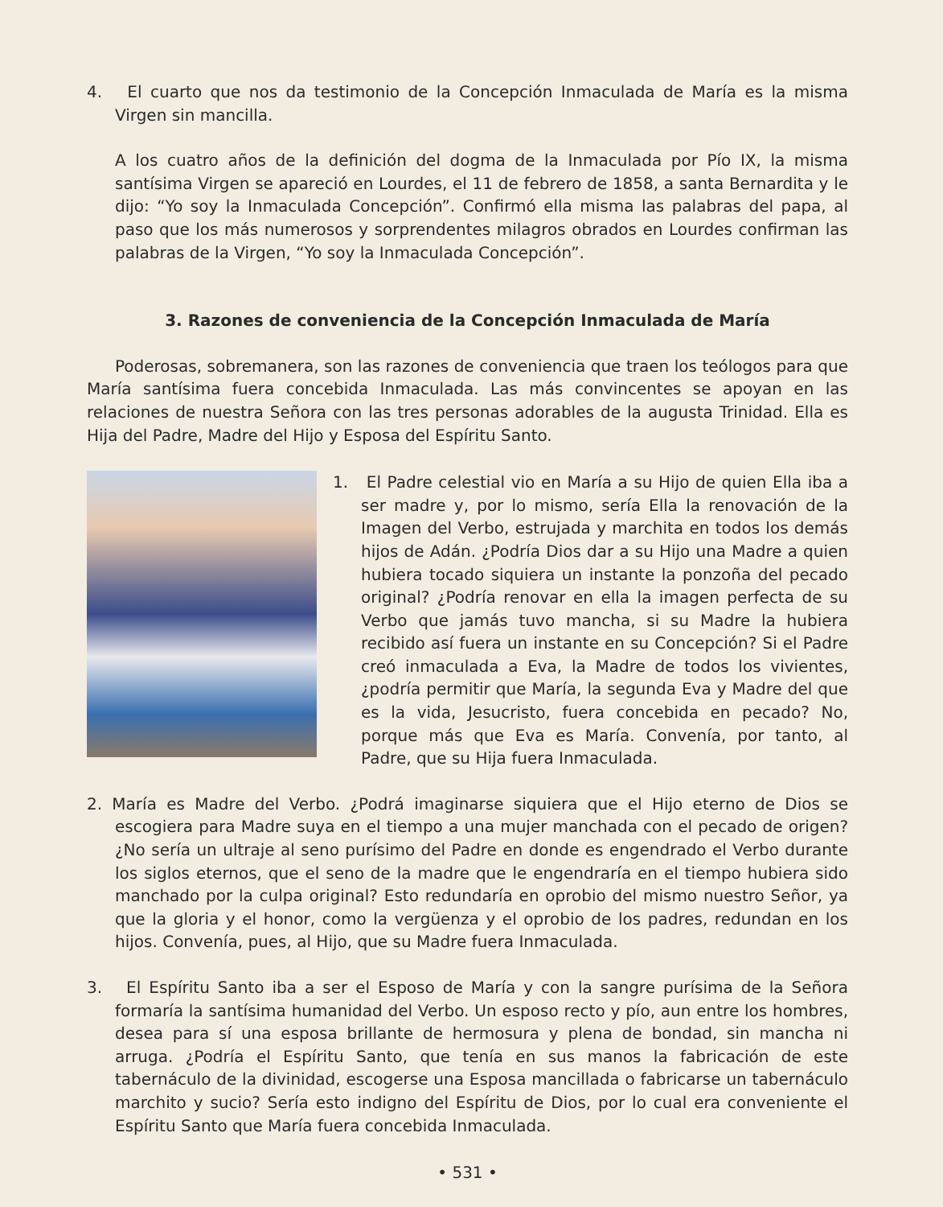4. El cuarto que nos da testimonio de la Concepción Inmaculada de María es la misma Virgen sin mancilla.
A los cuatro años de la definición del dogma de la Inmaculada por Pío IX, la misma santísima Virgen se apareció en Lourdes, el 11 de febrero de 1858, a santa Bernardita y le dijo: “Yo soy la Inmaculada Concepción”. Confirmó ella misma las palabras del papa, al paso que los más numerosos y sorprendentes milagros obrados en Lourdes confirman las palabras de la Virgen, “Yo soy la Inmaculada Concepción”.
3. Razones de conveniencia de la Concepción Inmaculada de María
Poderosas, sobremanera, son las razones de conveniencia que traen los teólogos para que María santísima fuera concebida Inmaculada. Las más convincentes se apoyan en las relaciones de nuestra Señora con las tres personas adorables de la augusta Trinidad. Ella es Hija del Padre, Madre del Hijo y Esposa del Espíritu Santo.
1. El Padre celestial vio en María a su Hijo de quien Ella iba a ser madre y, por lo mismo, sería Ella la renovación de la Imagen del Verbo, estrujada y marchita en todos los demás hijos de Adán. ¿Podría Dios dar a su Hijo una Madre a quien hubiera tocado siquiera un instante la ponzoña del pecado original? ¿Podría renovar en ella la imagen perfecta de su Verbo que jamás tuvo mancha, si su Madre la hubiera recibido así fuera un instante en su Concepción? Si el Padre creó inmaculada a Eva, la Madre de todos los vivientes, ¿podría permitir que María, la segunda Eva y Madre del que es la vida, Jesucristo, fuera concebida en pecado? No, porque más que Eva es María. Convenía, por tanto, al Padre, que su Hija fuera Inmaculada.
2. María es Madre del Verbo. ¿Podrá imaginarse siquiera que el Hijo eterno de Dios se escogiera para Madre suya en el tiempo a una mujer manchada con el pecado de origen? ¿No sería un ultraje al seno purísimo del Padre en donde es engendrado el Verbo durante los siglos eternos, que el seno de la madre que le engendraría en el tiempo hubiera sido manchado por la culpa original? Esto redundaría en oprobio del mismo nuestro Señor, ya que la gloria y el honor, como la vergüenza y el oprobio de los padres, redundan en los hijos. Convenía, pues, al Hijo, que su Madre fuera Inmaculada.
3. El Espíritu Santo iba a ser el Esposo de María y con la sangre purísima de la Señora formaría la santísima humanidad del Verbo. Un esposo recto y pío, aun entre los hombres, desea para sí una esposa brillante de hermosura y plena de bondad, sin mancha ni arruga. ¿Podría el Espíritu Santo, que tenía en sus manos la fabricación de este tabernáculo de la divinidad, escogerse una Esposa mancillada o fabricarse un tabernáculo marchito y sucio? Sería esto indigno del Espíritu de Dios, por lo cual era conveniente el Espíritu Santo que María fuera concebida Inmaculada.
• 531 •